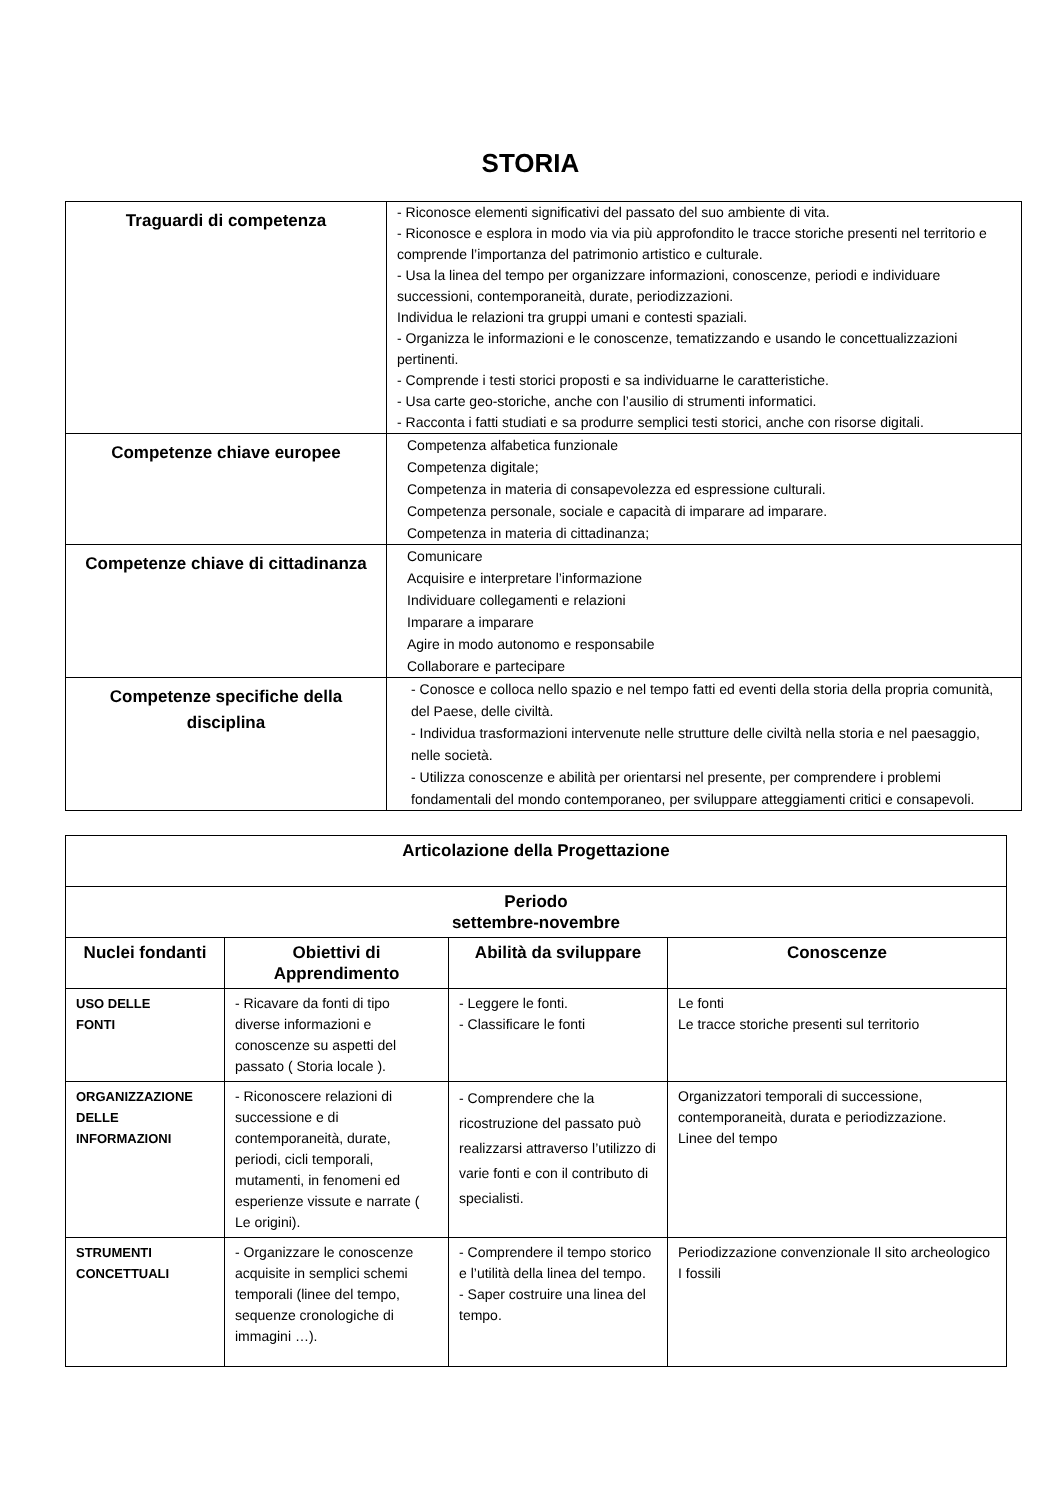STORIA
| Traguardi di competenza | - Riconosce elementi significativi del passato del suo ambiente di vita. - Riconosce e esplora in modo via via più approfondito le tracce storiche presenti nel territorio e comprende l’importanza del patrimonio artistico e culturale. - Usa la linea del tempo per organizzare informazioni, conoscenze, periodi e individuare successioni, contemporaneità, durate, periodizzazioni. Individua le relazioni tra gruppi umani e contesti spaziali. - Organizza le informazioni e le conoscenze, tematizzando e usando le concettualizzazioni pertinenti. - Comprende i testi storici proposti e sa individuarne le caratteristiche. - Usa carte geo-storiche, anche con l’ausilio di strumenti informatici. - Racconta i fatti studiati e sa produrre semplici testi storici, anche con risorse digitali. |
| Competenze chiave europee | Competenza alfabetica funzionale Competenza digitale; Competenza in materia di consapevolezza ed espressione culturali. Competenza personale, sociale e capacità di imparare ad imparare. Competenza in materia di cittadinanza; |
| Competenze chiave di cittadinanza | Comunicare Acquisire e interpretare l’informazione Individuare collegamenti e relazioni Imparare a imparare Agire in modo autonomo e responsabile Collaborare e partecipare |
| Competenze specifiche della disciplina | - Conosce e colloca nello spazio e nel tempo fatti ed eventi della storia della propria comunità, del Paese, delle civiltà. - Individua trasformazioni intervenute nelle strutture delle civiltà nella storia e nel paesaggio, nelle società. - Utilizza conoscenze e abilità per orientarsi nel presente, per comprendere i problemi fondamentali del mondo contemporaneo, per sviluppare atteggiamenti critici e consapevoli. |
| Articolazione della Progettazione | | | |
| --- | --- | --- | --- |
| Periodo settembre-novembre | | | |
| Nuclei fondanti | Obiettivi di Apprendimento | Abilità da sviluppare | Conoscenze |
| USO DELLE FONTI | - Ricavare da fonti di tipo diverse informazioni e conoscenze su aspetti del passato ( Storia locale ). | - Leggere le fonti. - Classificare le fonti | Le fonti Le tracce storiche presenti sul territorio |
| ORGANIZZAZIONE DELLE INFORMAZIONI | - Riconoscere relazioni di successione e di contemporaneità, durate, periodi, cicli temporali, mutamenti, in fenomeni ed esperienze vissute e narrate ( Le origini). | - Comprendere che la ricostruzione del passato può realizzarsi attraverso l’utilizzo di varie fonti e con il contributo di specialisti. | Organizzatori temporali di successione, contemporaneità, durata e periodizzazione. Linee del tempo |
| STRUMENTI CONCETTUALI | - Organizzare le conoscenze acquisite in semplici schemi temporali (linee del tempo, sequenze cronologiche di immagini …). | - Comprendere il tempo storico e l’utilità della linea del tempo. - Saper costruire una linea del tempo. | Periodizzazione convenzionale Il sito archeologico I fossili |